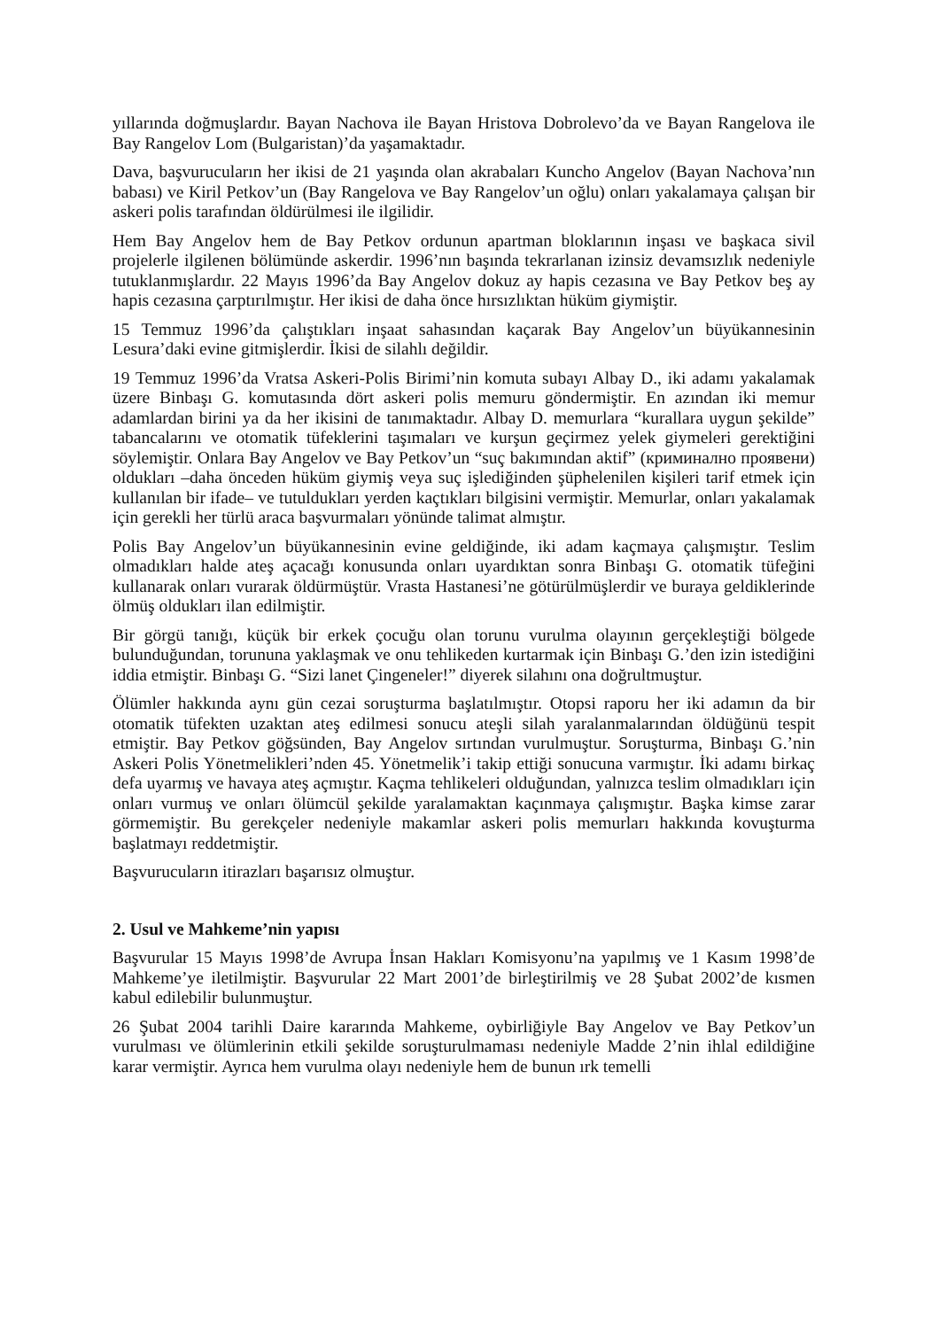yıllarında doğmuşlardır. Bayan Nachova ile Bayan Hristova Dobrolevo’da ve Bayan Rangelova ile Bay Rangelov Lom (Bulgaristan)’da yaşamaktadır.
Dava, başvurucuların her ikisi de 21 yaşında olan akrabaları Kuncho Angelov (Bayan Nachova’nın babası) ve Kiril Petkov’un (Bay Rangelova ve Bay Rangelov’un oğlu) onları yakalamaya çalışan bir askeri polis tarafından öldürülmesi ile ilgilidir.
Hem Bay Angelov hem de Bay Petkov ordunun apartman bloklarının inşası ve başkaca sivil projelerle ilgilenen bölümünde askerdir. 1996’nın başında tekrarlanan izinsiz devamsızlık nedeniyle tutuklanmışlardır. 22 Mayıs 1996’da Bay Angelov dokuz ay hapis cezasına ve Bay Petkov beş ay hapis cezasına çarptırılmıştır. Her ikisi de daha önce hırsızlıktan hüküm giymiştir.
15 Temmuz 1996’da çalıştıkları inşaat sahasından kaçarak Bay Angelov’un büyükannesinin Lesura’daki evine gitmişlerdir. İkisi de silahlı değildir.
19 Temmuz 1996’da Vratsa Askeri-Polis Birimi’nin komuta subayı Albay D., iki adamı yakalamak üzere Binbaşı G. komutasında dört askeri polis memuru göndermiştir. En azından iki memur adamlardan birini ya da her ikisini de tanımaktadır. Albay D. memurlara “kurallara uygun şekilde” tabancalarını ve otomatik tüfeklerini taşımaları ve kurşun geçirmez yelek giymeleri gerektiğini söylemiştir. Onlara Bay Angelov ve Bay Petkov’un “suç bakımından aktif” (криминално проявени) oldukları –daha önceden hüküm giymiş veya suç işlediğinden şüphelenilen kişileri tarif etmek için kullanılan bir ifade– ve tutuldukları yerden kaçtıkları bilgisini vermiştir. Memurlar, onları yakalamak için gerekli her türlü araca başvurmaları yönünde talimat almıştır.
Polis Bay Angelov’un büyükannesinin evine geldiğinde, iki adam kaçmaya çalışmıştır. Teslim olmadıkları halde ateş açacağı konusunda onları uyardıktan sonra Binbaşı G. otomatik tüfeğini kullanarak onları vurarak öldürmüştür. Vrasta Hastanesi’ne götürülmüşlerdir ve buraya geldiklerinde ölmüş oldukları ilan edilmiştir.
Bir görgü tanığı, küçük bir erkek çocuğu olan torunu vurulma olayının gerçekleştiği bölgede bulunduğundan, torununa yaklaşmak ve onu tehlikeden kurtarmak için Binbaşı G.’den izin istediğini iddia etmiştir. Binbaşı G. “Sizi lanet Çingeneler!” diyerek silahını ona doğrultmuştur.
Ölümler hakkında aynı gün cezai soruşturma başlatılmıştır. Otopsi raporu her iki adamın da bir otomatik tüfekten uzaktan ateş edilmesi sonucu ateşli silah yaralanmalarından öldüğünü tespit etmiştir. Bay Petkov göğsünden, Bay Angelov sırtından vurulmuştur. Soruşturma, Binbaşı G.’nin Askeri Polis Yönetmelikleri’nden 45. Yönetmelik’i takip ettiği sonucuna varmıştır. İki adamı birkaç defa uyarmış ve havaya ateş açmıştır. Kaçma tehlikeleri olduğundan, yalnızca teslim olmadıkları için onları vurmuş ve onları ölümcül şekilde yaralamaktan kaçınmaya çalışmıştır. Başka kimse zarar görmemiştir. Bu gerekçeler nedeniyle makamlar askeri polis memurları hakkında kovuşturma başlatmayı reddetmiştir.
Başvurucuların itirazları başarısız olmuştur.
2. Usul ve Mahkeme’nin yapısı
Başvurular 15 Mayıs 1998’de Avrupa İnsan Hakları Komisyonu’na yapılmış ve 1 Kasım 1998’de Mahkeme’ye iletilmiştir. Başvurular 22 Mart 2001’de birleştirilmiş ve 28 Şubat 2002’de kısmen kabul edilebilir bulunmuştur.
26 Şubat 2004 tarihli Daire kararında Mahkeme, oybirliğiyle Bay Angelov ve Bay Petkov’un vurulması ve ölümlerinin etkili şekilde soruşturulmaması nedeniyle Madde 2’nin ihlal edildiğine karar vermiştir. Ayrıca hem vurulma olayı nedeniyle hem de bunun ırk temelli